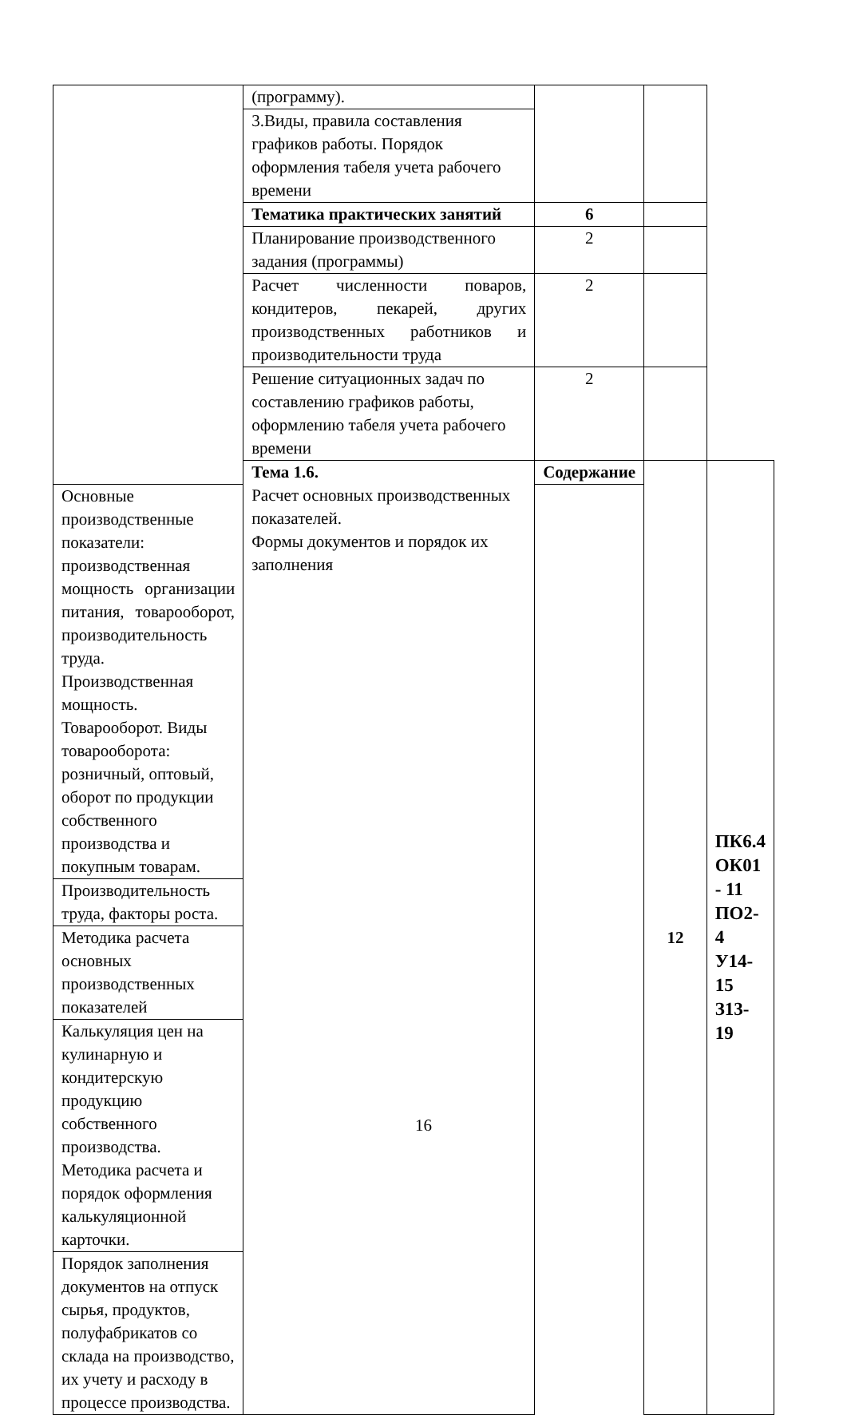| | (программу). | | | |
| | 3.Виды, правила составления графиков работы. Порядок оформления табеля учета рабочего времени | | | |
| | Тематика практических занятий | 6 | | |
| | Планирование производственного задания (программы) | 2 | | |
| | Расчет численности поваров, кондитеров, пекарей, других производственных работников и производительности труда | 2 | | |
| | Решение ситуационных задач по составлению графиков работы, оформлению табеля учета рабочего времени | 2 | | |
| | Тема 1.6. Расчет основных производственных показателей. Формы документов и порядок их заполнения | Содержание | 12 | ПК6.4 ОК01 - 11 ПО2-4 У14-15 З13-19 |
| Основные производственные показатели: производственная мощность организации питания, товарооборот, производительность труда. Производственная мощность. Товарооборот. Виды товарооборота: розничный, оптовый, оборот по продукции собственного производства и покупным товарам. | | | | |
| Производительность труда, факторы роста. | | | | |
| Методика расчета основных производственных показателей | | | | |
| Калькуляция цен на кулинарную и кондитерскую продукцию собственного производства. Методика расчета и порядок оформления калькуляционной карточки. | | | | |
| Порядок заполнения документов на отпуск сырья, продуктов, полуфабрикатов со склада на производство, их учету и расходу в процессе производства. | | | | |
16